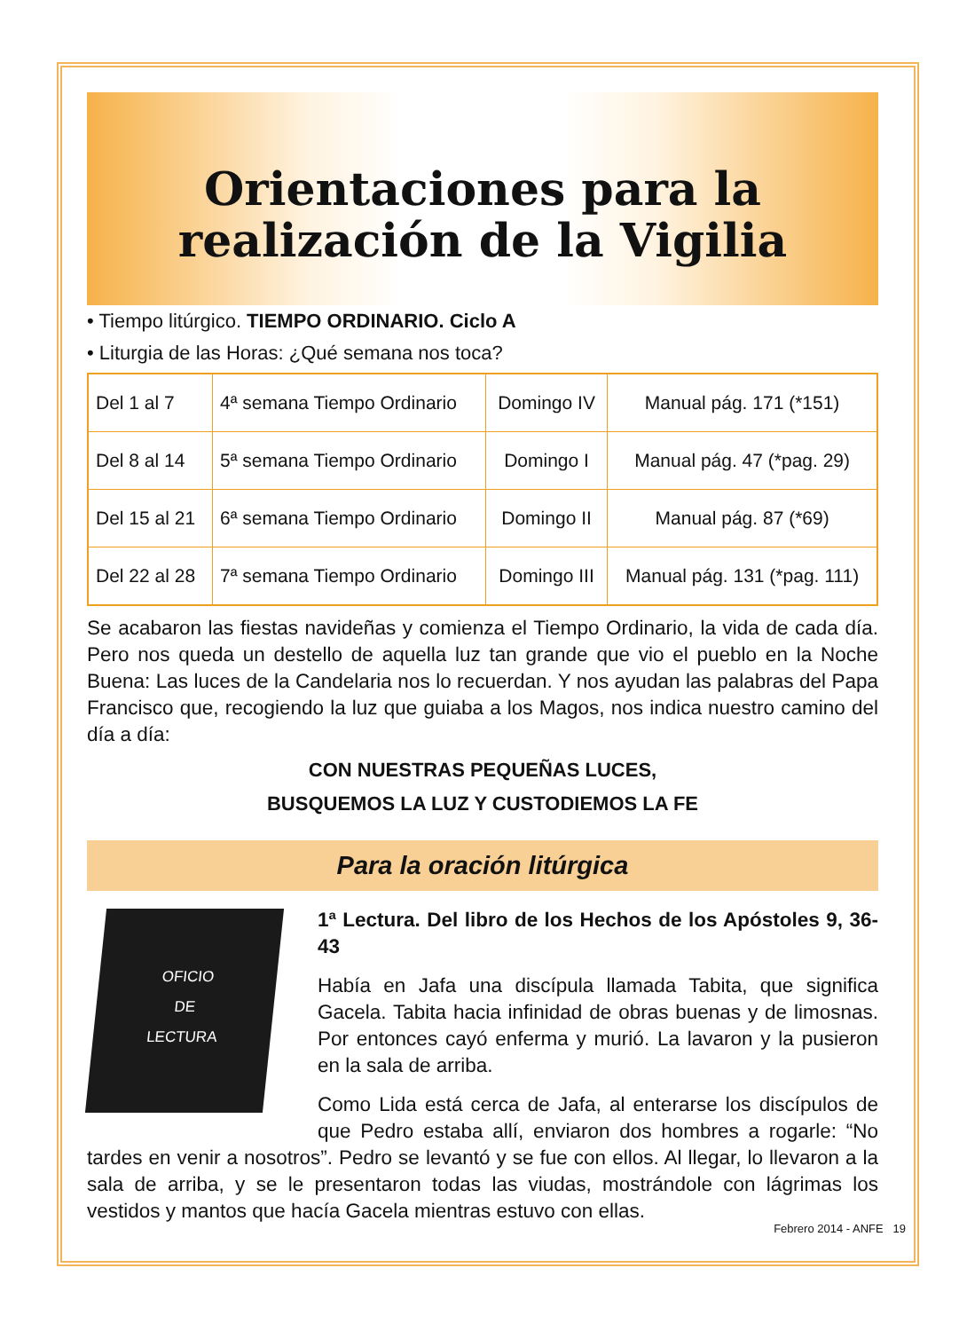Orientaciones para la
realización de la Vigilia
• Tiempo litúrgico. TIEMPO ORDINARIO. Ciclo A
• Liturgia de las Horas: ¿Qué semana nos toca?
| Del 1 al 7 | 4ª semana Tiempo Ordinario | Domingo IV | Manual pág. 171 (*151) |
| Del 8 al 14 | 5ª semana Tiempo Ordinario | Domingo I | Manual pág. 47 (*pag. 29) |
| Del 15 al 21 | 6ª semana Tiempo Ordinario | Domingo II | Manual pág. 87 (*69) |
| Del 22 al 28 | 7ª semana Tiempo Ordinario | Domingo III | Manual pág. 131 (*pag. 111) |
Se acabaron las fiestas navideñas y comienza el Tiempo Ordinario, la vida de cada día. Pero nos queda un destello de aquella luz tan grande que vio el pueblo en la Noche Buena: Las luces de la Candelaria nos lo recuerdan. Y nos ayudan las palabras del Papa Francisco que, recogiendo la luz que guiaba a los Magos, nos indica nuestro camino del día a día:
CON NUESTRAS PEQUEÑAS LUCES,
BUSQUEMOS LA LUZ Y CUSTODIEMOS LA FE
Para la oración litúrgica
OFICIO
DE
LECTURA
1ª Lectura. Del libro de los Hechos de los Apóstoles 9, 36-43
Había en Jafa una discípula llamada Tabita, que significa Gacela. Tabita hacia infinidad de obras buenas y de limosnas. Por entonces cayó enferma y murió. La lavaron y la pusieron en la sala de arriba.
Como Lida está cerca de Jafa, al enterarse los discípulos de que Pedro estaba allí, enviaron dos hombres a rogarle: “No tardes en venir a nosotros”. Pedro se levantó y se fue con ellos. Al llegar, lo llevaron a la sala de arriba, y se le presentaron todas las viudas, mostrándole con lágrimas los vestidos y mantos que hacía Gacela mientras estuvo con ellas.
Febrero 2014 - ANFE 19